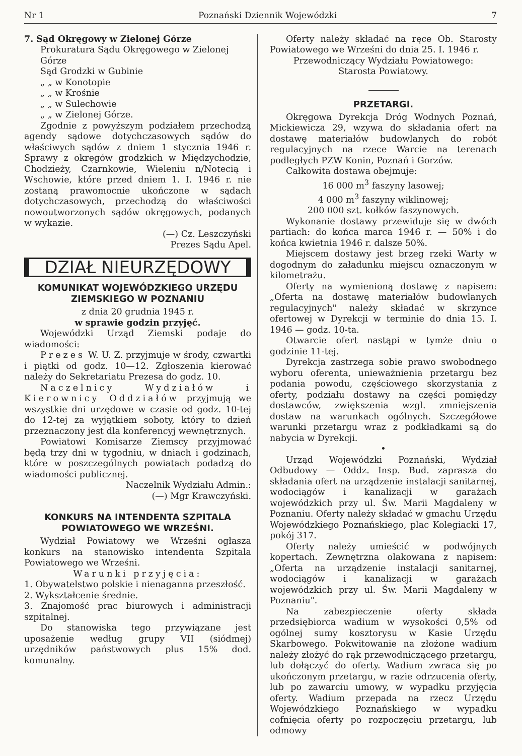Nr 1 Poznański Dziennik Wojewódzki 7
7. Sąd Okręgowy w Zielonej Górze
Prokuratura Sądu Okręgowego w Zielonej Górze
Sąd Grodzki w Gubinie
„ „ w Konotopie
„ „ w Krośnie
„ „ w Sulechowie
„ „ w Zielonej Górze.
Zgodnie z powyższym podziałem przechodzą agendy sądowe dotychczasowych sądów do właściwych sądów z dniem 1 stycznia 1946 r. Sprawy z okręgów grodzkich w Międzychodzie, Chodzieży, Czarnkowie, Wieleniu n/Notecią i Wschowie, które przed dniem 1. I. 1946 r. nie zostaną prawomocnie ukończone w sądach dotychczasowych, przechodzą do właściwości nowoutworzonych sądów okręgowych, podanych w wykazie.
(—) Cz. Leszczyński
Prezes Sądu Apel.
DZIAŁ NIEURZĘDOWY
KOMUNIKAT WOJEWÓDZKIEGO URZĘDU ZIEMSKIEGO W POZNANIU
z dnia 20 grudnia 1945 r.
w sprawie godzin przyjęć.
Wojewódzki Urząd Ziemski podaje do wiadomości:
Prezes W. U. Z. przyjmuje w środy, czwartki i piątki od godz. 10—12. Zgłoszenia kierować należy do Sekretariatu Prezesa do godz. 10.
Naczelnicy Wydziałów i Kierownicy Oddziałów przyjmują we wszystkie dni urzędowe w czasie od godz. 10-tej do 12-tej za wyjątkiem soboty, który to dzień przeznaczony jest dla konferencyj wewnętrznych.
Powiatowi Komisarze Ziemscy przyjmować będą trzy dni w tygodniu, w dniach i godzinach, które w poszczególnych powiatach podadzą do wiadomości publicznej.
Naczelnik Wydziału Admin.:
(—) Mgr Krawczyński.
KONKURS NA INTENDENTA SZPITALA POWIATOWEGO WE WRZEŚNI.
Wydział Powiatowy we Wrześni ogłasza konkurs na stanowisko intendenta Szpitala Powiatowego we Wrześni.
Warunki przyjęcia:
1. Obywatelstwo polskie i nienaganna przeszłość.
2. Wykształcenie średnie.
3. Znajomość prac biurowych i administracji szpitalnej.
Do stanowiska tego przywiązane jest uposażenie według grupy VII (siódmej) urzędników państwowych plus 15% dod. komunalny.
Oferty należy składać na ręce Ob. Starosty Powiatowego we Wrześni do dnia 25. I. 1946 r.
Przewodniczący Wydziału Powiatowego:
Starosta Powiatowy.
PRZETARGI.
Okręgowa Dyrekcja Dróg Wodnych Poznań, Mickiewicza 29, wzywa do składania ofert na dostawę materiałów budowlanych do robót regulacyjnych na rzece Warcie na terenach podległych PZW Konin, Poznań i Gorzów.
Całkowita dostawa obejmuje:
16 000 m<sup>3</sup> faszyny lasowej;
4 000 m<sup>3</sup> faszyny wiklinowej;
200 000 szt. kołków faszynowych.
Wykonanie dostawy przewiduje się w dwóch partiach: do końca marca 1946 r. — 50% i do końca kwietnia 1946 r. dalsze 50%.
Miejscem dostawy jest brzeg rzeki Warty w dogodnym do załadunku miejscu oznaczonym w kilometrażu.
Oferty na wymienioną dostawę z napisem: „Oferta na dostawę materiałów budowlanych regulacyjnych" należy składać w skrzynce ofertowej w Dyrekcji w terminie do dnia 15. I. 1946 — godz. 10-ta.
Otwarcie ofert nastąpi w tymże dniu o godzinie 11-tej.
Dyrekcja zastrzega sobie prawo swobodnego wyboru oferenta, unieważnienia przetargu bez podania powodu, częściowego skorzystania z oferty, podziału dostawy na części pomiędzy dostawców, zwiększenia wzgl. zmniejszenia dostaw na warunkach ogólnych. Szczegółowe warunki przetargu wraz z podkładkami są do nabycia w Dyrekcji.
•
Urząd Wojewódzki Poznański, Wydział Odbudowy — Oddz. Insp. Bud. zaprasza do składania ofert na urządzenie instalacji sanitarnej, wodociągów i kanalizacji w garażach wojewódzkich przy ul. Św. Marii Magdaleny w Poznaniu. Oferty należy składać w gmachu Urzędu Wojewódzkiego Poznańskiego, plac Kolegiacki 17, pokój 317.
Oferty należy umieścić w podwójnych kopertach. Zewnętrzna olakowana z napisem: „Oferta na urządzenie instalacji sanitarnej, wodociągów i kanalizacji w garażach wojewódzkich przy ul. Św. Marii Magdaleny w Poznaniu".
Na zabezpieczenie oferty składa przedsiębiorca wadium w wysokości 0,5% od ogólnej sumy kosztorysu w Kasie Urzędu Skarbowego. Pokwitowanie na złożone wadium należy złożyć do rąk przewodniczącego przetargu, lub dołączyć do oferty. Wadium zwraca się po ukończonym przetargu, w razie odrzucenia oferty, lub po zawarciu umowy, w wypadku przyjęcia oferty. Wadium przepada na rzecz Urzędu Wojewódzkiego Poznańskiego w wypadku cofnięcia oferty po rozpoczęciu przetargu, lub odmowy